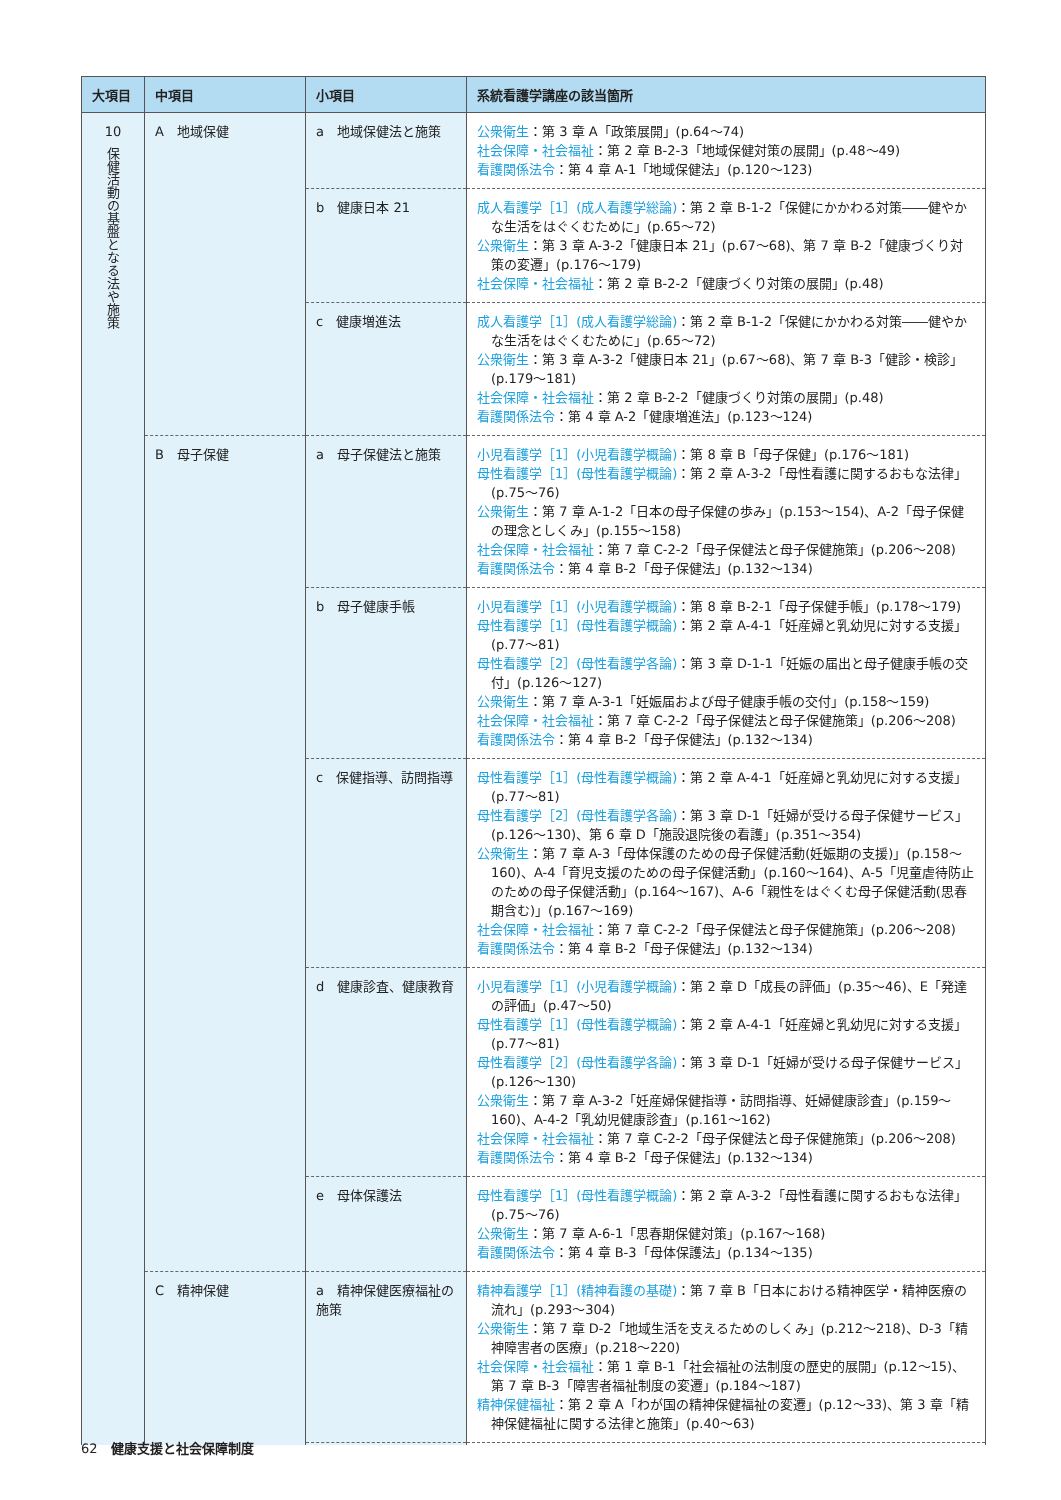| 大項目 | 中項目 | 小項目 | 系統看護学講座の該当箇所 |
| --- | --- | --- | --- |
| 10 保健活動の基盤となる法や施策 | A 地域保健 | a 地域保健法と施策 | 公衆衛生 ：第 3 章 A「政策展開」(p.64〜74) 社会保障・社会福祉 ：第 2 章 B-2-3「地域保健対策の展開」(p.48〜49) 看護関係法令 ：第 4 章 A-1「地域保健法」(p.120〜123) |
| | | b 健康日本 21 | 成人看護学［1］(成人看護学総論) ：第 2 章 B-1-2「保健にかかわる対策――健やかな生活をはぐくむために」(p.65〜72) 公衆衛生 ：第 3 章 A-3-2「健康日本 21」(p.67〜68)、第 7 章 B-2「健康づくり対策の変遷」(p.176〜179) 社会保障・社会福祉 ：第 2 章 B-2-2「健康づくり対策の展開」(p.48) |
| | | c 健康増進法 | 成人看護学［1］(成人看護学総論) ：第 2 章 B-1-2「保健にかかわる対策――健やかな生活をはぐくむために」(p.65〜72) 公衆衛生 ：第 3 章 A-3-2「健康日本 21」(p.67〜68)、第 7 章 B-3「健診・検診」(p.179〜181) 社会保障・社会福祉 ：第 2 章 B-2-2「健康づくり対策の展開」(p.48) 看護関係法令 ：第 4 章 A-2「健康増進法」(p.123〜124) |
| | B 母子保健 | a 母子保健法と施策 | 小児看護学［1］(小児看護学概論) ：第 8 章 B「母子保健」(p.176〜181) 母性看護学［1］(母性看護学概論) ：第 2 章 A-3-2「母性看護に関するおもな法律」(p.75〜76) 公衆衛生 ：第 7 章 A-1-2「日本の母子保健の歩み」(p.153〜154)、A-2「母子保健の理念としくみ」(p.155〜158) 社会保障・社会福祉 ：第 7 章 C-2-2「母子保健法と母子保健施策」(p.206〜208) 看護関係法令 ：第 4 章 B-2「母子保健法」(p.132〜134) |
| | | b 母子健康手帳 | 小児看護学［1］(小児看護学概論) ：第 8 章 B-2-1「母子保健手帳」(p.178〜179) 母性看護学［1］(母性看護学概論) ：第 2 章 A-4-1「妊産婦と乳幼児に対する支援」(p.77〜81) 母性看護学［2］(母性看護学各論) ：第 3 章 D-1-1「妊娠の届出と母子健康手帳の交付」(p.126〜127) 公衆衛生 ：第 7 章 A-3-1「妊娠届および母子健康手帳の交付」(p.158〜159) 社会保障・社会福祉 ：第 7 章 C-2-2「母子保健法と母子保健施策」(p.206〜208) 看護関係法令 ：第 4 章 B-2「母子保健法」(p.132〜134) |
| | | c 保健指導、訪問指導 | 母性看護学［1］(母性看護学概論) ：第 2 章 A-4-1「妊産婦と乳幼児に対する支援」(p.77〜81) 母性看護学［2］(母性看護学各論) ：第 3 章 D-1「妊婦が受ける母子保健サービス」(p.126〜130)、第 6 章 D「施設退院後の看護」(p.351〜354) 公衆衛生 ：第 7 章 A-3「母体保護のための母子保健活動(妊娠期の支援)」(p.158〜160)、A-4「育児支援のための母子保健活動」(p.160〜164)、A-5「児童虐待防止のための母子保健活動」(p.164〜167)、A-6「親性をはぐくむ母子保健活動(思春期含む)」(p.167〜169) 社会保障・社会福祉 ：第 7 章 C-2-2「母子保健法と母子保健施策」(p.206〜208) 看護関係法令 ：第 4 章 B-2「母子保健法」(p.132〜134) |
| | | d 健康診査、健康教育 | 小児看護学［1］(小児看護学概論) ：第 2 章 D「成長の評価」(p.35〜46)、E「発達の評価」(p.47〜50) 母性看護学［1］(母性看護学概論) ：第 2 章 A-4-1「妊産婦と乳幼児に対する支援」(p.77〜81) 母性看護学［2］(母性看護学各論) ：第 3 章 D-1「妊婦が受ける母子保健サービス」(p.126〜130) 公衆衛生 ：第 7 章 A-3-2「妊産婦保健指導・訪問指導、妊婦健康診査」(p.159〜160)、A-4-2「乳幼児健康診査」(p.161〜162) 社会保障・社会福祉 ：第 7 章 C-2-2「母子保健法と母子保健施策」(p.206〜208) 看護関係法令 ：第 4 章 B-2「母子保健法」(p.132〜134) |
| | | e 母体保護法 | 母性看護学［1］(母性看護学概論) ：第 2 章 A-3-2「母性看護に関するおもな法律」(p.75〜76) 公衆衛生 ：第 7 章 A-6-1「思春期保健対策」(p.167〜168) 看護関係法令 ：第 4 章 B-3「母体保護法」(p.134〜135) |
| | C 精神保健 | a 精神保健医療福祉の施策 | 精神看護学［1］(精神看護の基礎) ：第 7 章 B「日本における精神医学・精神医療の流れ」(p.293〜304) 公衆衛生 ：第 7 章 D-2「地域生活を支えるためのしくみ」(p.212〜218)、D-3「精神障害者の医療」(p.218〜220) 社会保障・社会福祉 ：第 1 章 B-1「社会福祉の法制度の歴史的展開」(p.12〜15)、第 7 章 B-3「障害者福祉制度の変遷」(p.184〜187) 精神保健福祉 ：第 2 章 A「わが国の精神保健福祉の変遷」(p.12〜33)、第 3 章「精神保健福祉に関する法律と施策」(p.40〜63) |
62　健康支援と社会保障制度